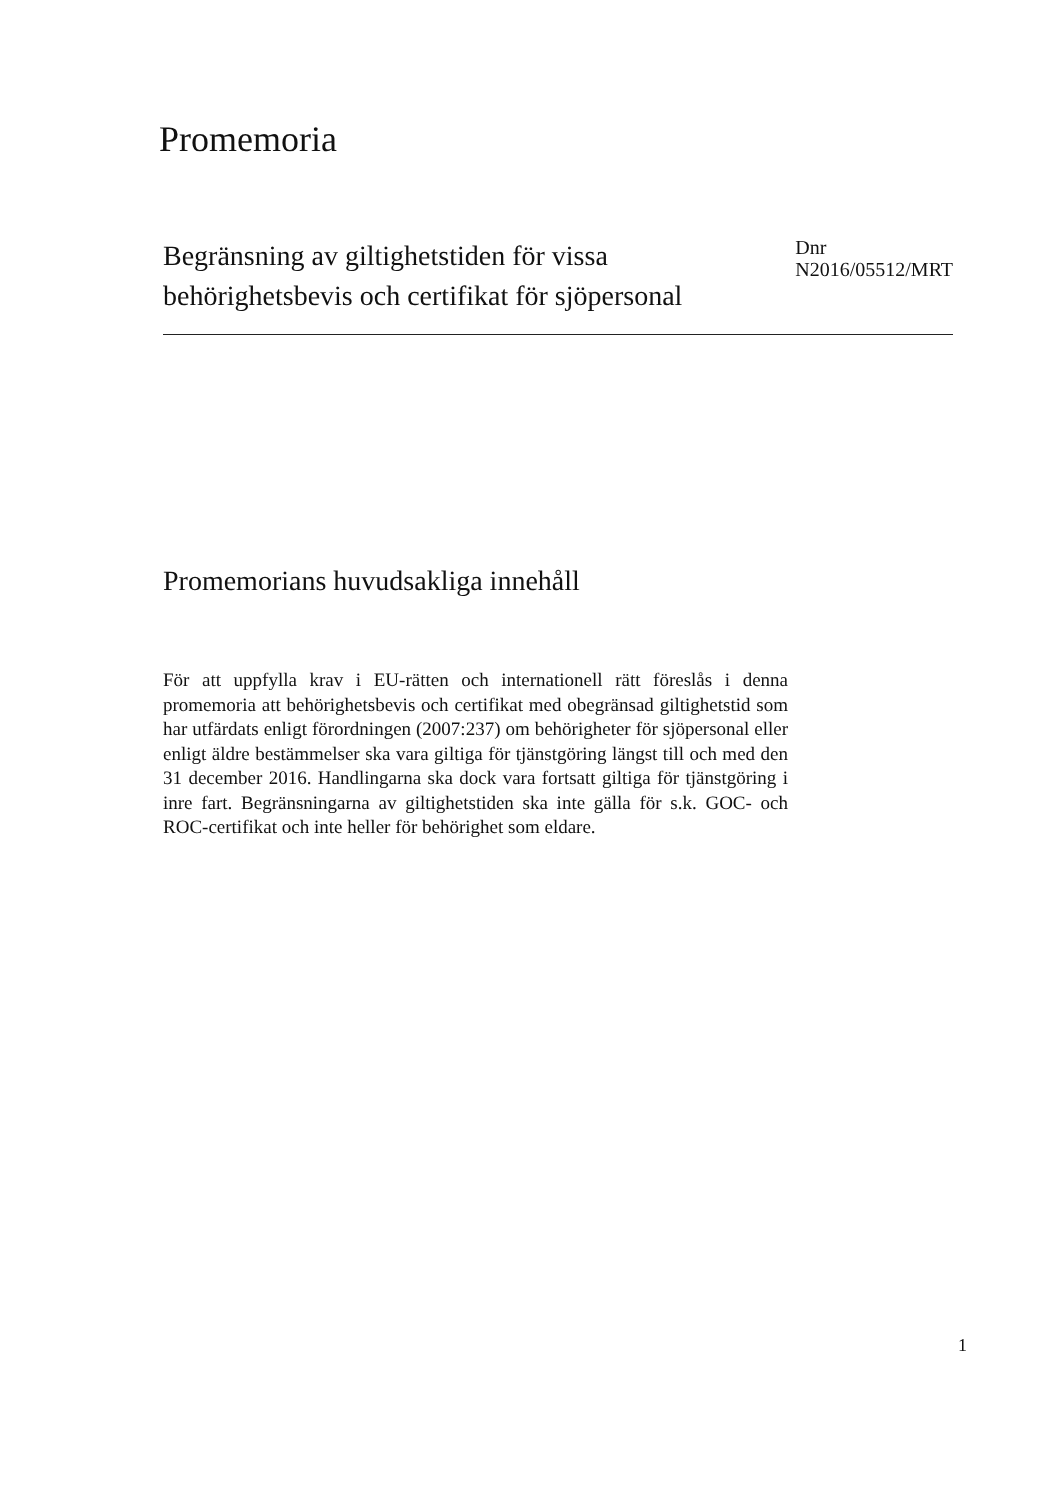Promemoria
Begränsning av giltighetstiden för vissa
behörighetsbevis och certifikat för sjöpersonal
Dnr
N2016/05512/MRT
Promemorians huvudsakliga innehåll
För att uppfylla krav i EU-rätten och internationell rätt föreslås i denna promemoria att behörighetsbevis och certifikat med obegränsad giltighetstid som har utfärdats enligt förordningen (2007:237) om behörigheter för sjöpersonal eller enligt äldre bestämmelser ska vara giltiga för tjänstgöring längst till och med den 31 december 2016. Handlingarna ska dock vara fortsatt giltiga för tjänstgöring i inre fart. Begränsningarna av giltighetstiden ska inte gälla för s.k. GOC- och ROC-certifikat och inte heller för behörighet som eldare.
1